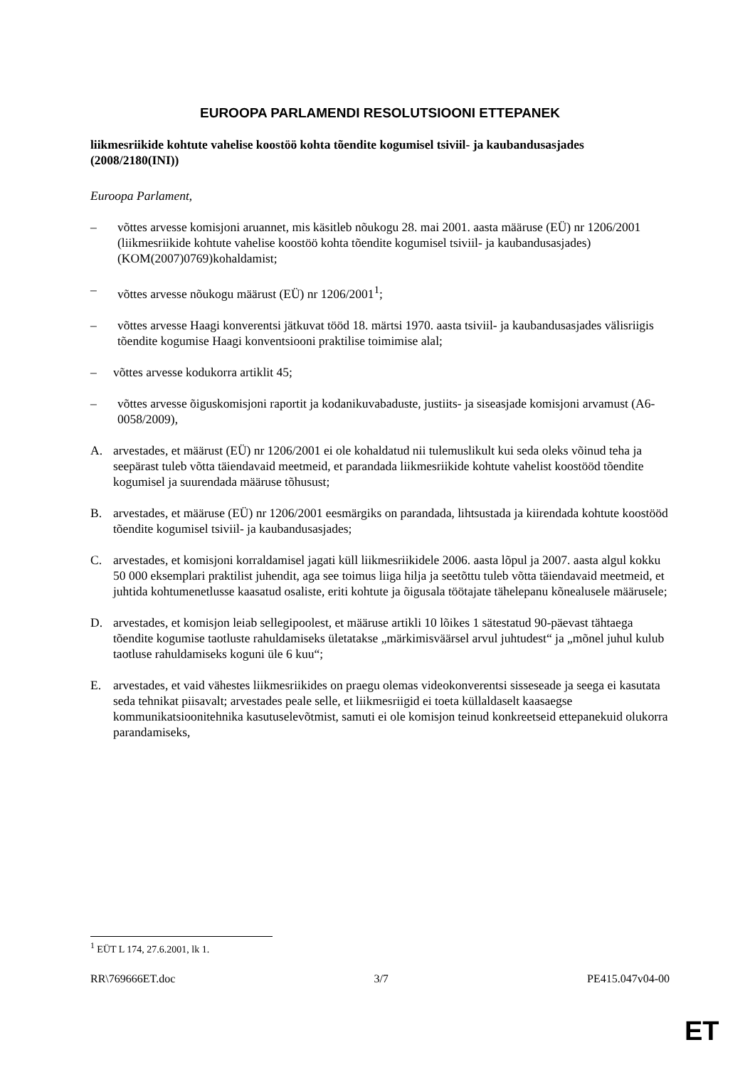EUROOPA PARLAMENDI RESOLUTSIOONI ETTEPANEK
liikmesriikide kohtute vahelise koostöö kohta tõendite kogumisel tsiviil- ja kaubandusasjades
(2008/2180(INI))
Euroopa Parlament,
– võttes arvesse komisjoni aruannet, mis käsitleb nõukogu 28. mai 2001. aasta määruse (EÜ) nr 1206/2001 (liikmesriikide kohtute vahelise koostöö kohta tõendite kogumisel tsiviil- ja kaubandusasjades) (KOM(2007)0769)kohaldamist;
– võttes arvesse nõukogu määrust (EÜ) nr 1206/2001<sup>1</sup>;
– võttes arvesse Haagi konverentsi jätkuvat tööd 18. märtsi 1970. aasta tsiviil- ja kaubandusasjades välisriigis tõendite kogumise Haagi konventsiooni praktilise toimimise alal;
– võttes arvesse kodukorra artiklit 45;
– võttes arvesse õiguskomisjoni raportit ja kodanikuvabaduste, justiits- ja siseasjade komisjoni arvamust (A6-0058/2009),
A. arvestades, et määrust (EÜ) nr 1206/2001 ei ole kohaldatud nii tulemuslikult kui seda oleks võinud teha ja seepärast tuleb võtta täiendavaid meetmeid, et parandada liikmesriikide kohtute vahelist koostööd tõendite kogumisel ja suurendada määruse tõhusust;
B. arvestades, et määruse (EÜ) nr 1206/2001 eesmärgiks on parandada, lihtsustada ja kiirendada kohtute koostööd tõendite kogumisel tsiviil- ja kaubandusasjades;
C. arvestades, et komisjoni korraldamisel jagati küll liikmesriikidele 2006. aasta lõpul ja 2007. aasta algul kokku 50 000 eksemplari praktilist juhendit, aga see toimus liiga hilja ja seetõttu tuleb võtta täiendavaid meetmeid, et juhtida kohtumenetlusse kaasatud osaliste, eriti kohtute ja õigusala töötajate tähelepanu kõnealusele määrusele;
D. arvestades, et komisjon leiab sellegipoolest, et määruse artikli 10 lõikes 1 sätestatud 90-päevast tähtaega tõendite kogumise taotluste rahuldamiseks ületatakse „märkimisväärsel arvul juhtudest“ ja „mõnel juhul kulub taotluse rahuldamiseks koguni üle 6 kuu“;
E. arvestades, et vaid vähestes liikmesriikides on praegu olemas videokonverentsi sisseseade ja seega ei kasutata seda tehnikat piisavalt; arvestades peale selle, et liikmesriigid ei toeta küllaldaselt kaasaegse kommunikatsioonitehnika kasutuselevõtmist, samuti ei ole komisjon teinud konkreetseid ettepanekuid olukorra parandamiseks,
<sup>1</sup> EÜT L 174, 27.6.2001, lk 1.
RR\769666ET.doc 3/7 PE415.047v04-00
ET